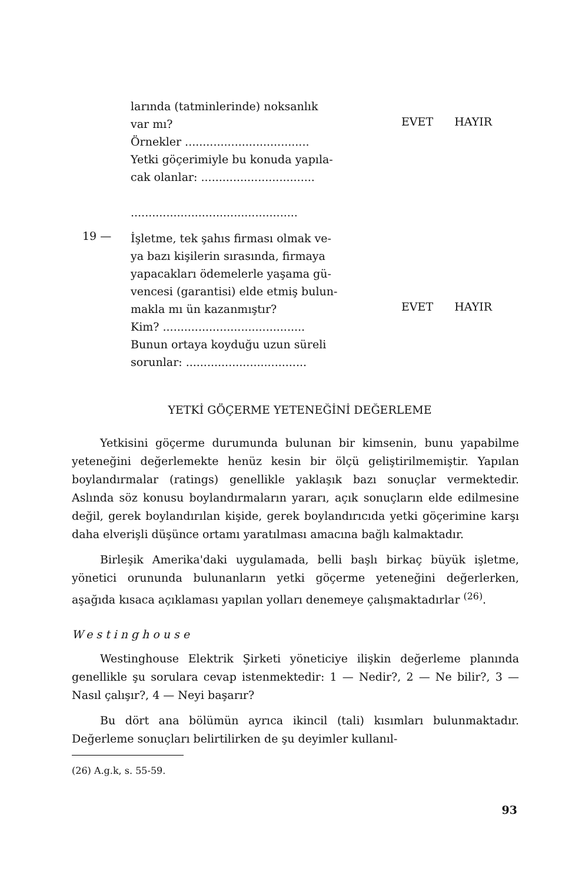larında (tatminlerinde) noksanlık
var mı?
Örnekler ...................................
Yetki göçerimiyle bu konuda yapıla-
cak olanlar: ................................
...............................................
EVET HAYIR
19 —
İşletme, tek şahıs firması olmak ve-
ya bazı kişilerin sırasında, firmaya
yapacakları ödemelerle yaşama gü-
vencesi (garantisi) elde etmiş bulun-
makla mı ün kazanmıştır?
Kim? ........................................
Bunun ortaya koyduğu uzun süreli
sorunlar: ..................................
EVET HAYIR
YETKİ GÖÇERME YETENEĞİNİ DEĞERLEME
Yetkisini göçerme durumunda bulunan bir kimsenin, bunu yapabilme yeteneğini değerlemekte henüz kesin bir ölçü geliştirilmemiştir. Yapılan boylandırmalar (ratings) genellikle yaklaşık bazı sonuçlar vermektedir. Aslında söz konusu boylandırmaların yararı, açık sonuçların elde edilmesine değil, gerek boylandırılan kişide, gerek boylandırıcıda yetki göçerimine karşı daha elverişli düşünce ortamı yaratılması amacına bağlı kalmaktadır.
Birleşik Amerika'daki uygulamada, belli başlı birkaç büyük işletme, yönetici orununda bulunanların yetki göçerme yeteneğini değerlerken, aşağıda kısaca açıklaması yapılan yolları denemeye çalışmaktadırlar <sup>(26)</sup>.
Westinghouse
Westinghouse Elektrik Şirketi yöneticiye ilişkin değerleme planında genellikle şu sorulara cevap istenmektedir: 1 — Nedir?, 2 — Ne bilir?, 3 — Nasıl çalışır?, 4 — Neyi başarır?
Bu dört ana bölümün ayrıca ikincil (tali) kısımları bulunmaktadır. Değerleme sonuçları belirtilirken de şu deyimler kullanıl-
(26) A.g.k, s. 55-59.
93